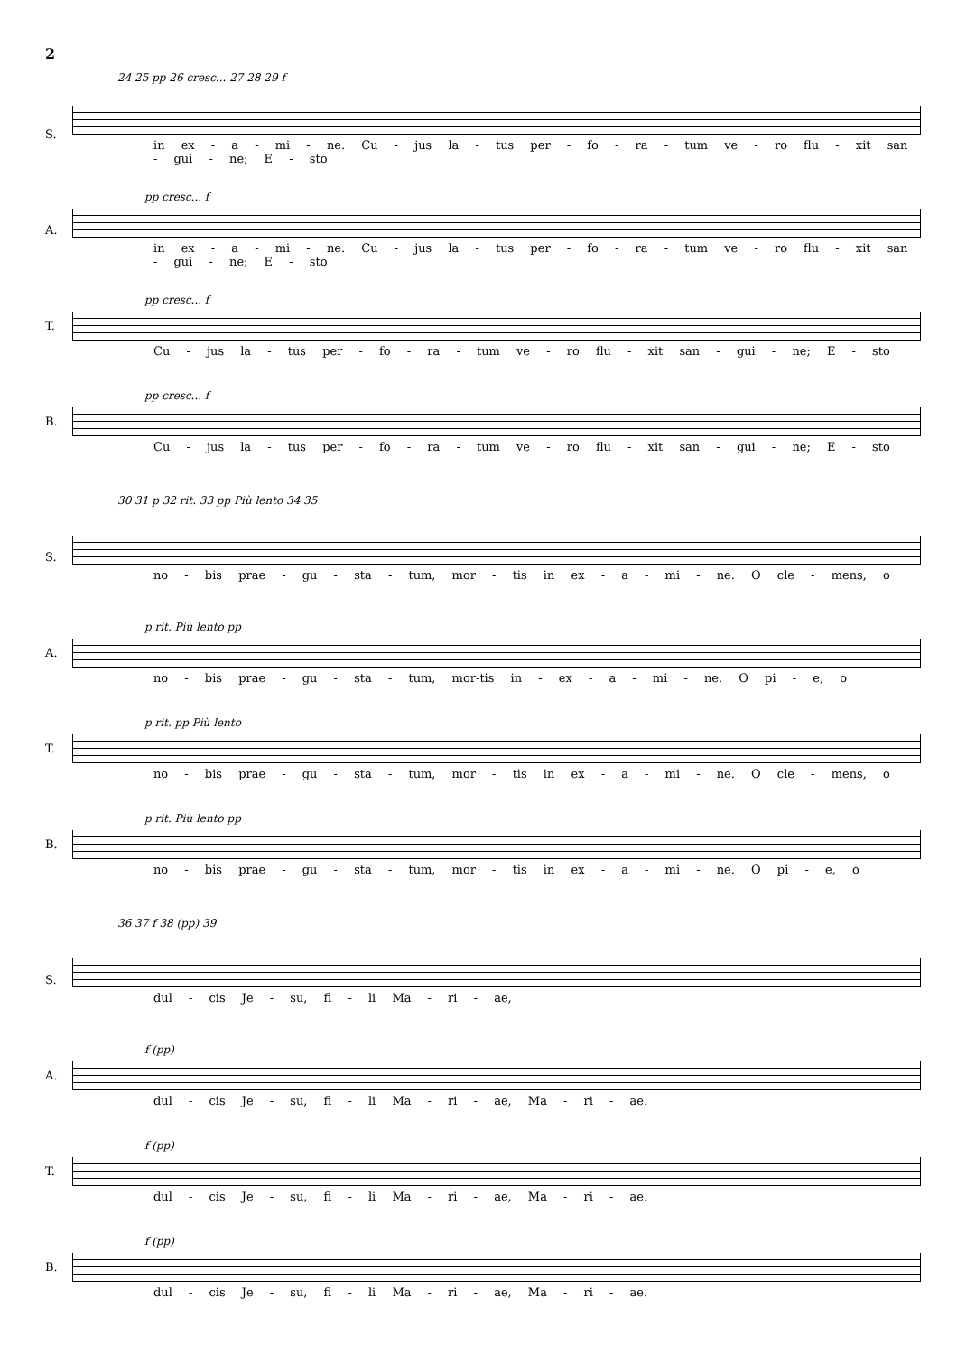2
24 25 pp 26 cresc... 27 28 29 f
S.
in ex - a - mi - ne. Cu - jus la - tus per - fo - ra - tum ve - ro flu - xit san - gui - ne; E - sto
A.
pp cresc... f
in ex - a - mi - ne. Cu - jus la - tus per - fo - ra - tum ve - ro flu - xit san - gui - ne; E - sto
T.
pp cresc... f
Cu - jus la - tus per - fo - ra - tum ve - ro flu - xit san - gui - ne; E - sto
B.
pp cresc... f
Cu - jus la - tus per - fo - ra - tum ve - ro flu - xit san - gui - ne; E - sto
30 31 p 32 rit. 33 pp Più lento 34 35
S.
no - bis prae - gu - sta - tum, mor - tis in ex - a - mi - ne. O cle - mens, o
A.
p rit. Più lento pp
no - bis prae - gu - sta - tum, mor-tis in - ex - a - mi - ne. O pi - e, o
T.
p rit. pp Più lento
no - bis prae - gu - sta - tum, mor - tis in ex - a - mi - ne. O cle - mens, o
B.
p rit. Più lento pp
no - bis prae - gu - sta - tum, mor - tis in ex - a - mi - ne. O pi - e, o
36 37 f 38 (pp) 39
S.
dul - cis Je - su, fi - li Ma - ri - ae,
A.
f (pp)
dul - cis Je - su, fi - li Ma - ri - ae, Ma - ri - ae.
T.
f (pp)
dul - cis Je - su, fi - li Ma - ri - ae, Ma - ri - ae.
B.
f (pp)
dul - cis Je - su, fi - li Ma - ri - ae, Ma - ri - ae.